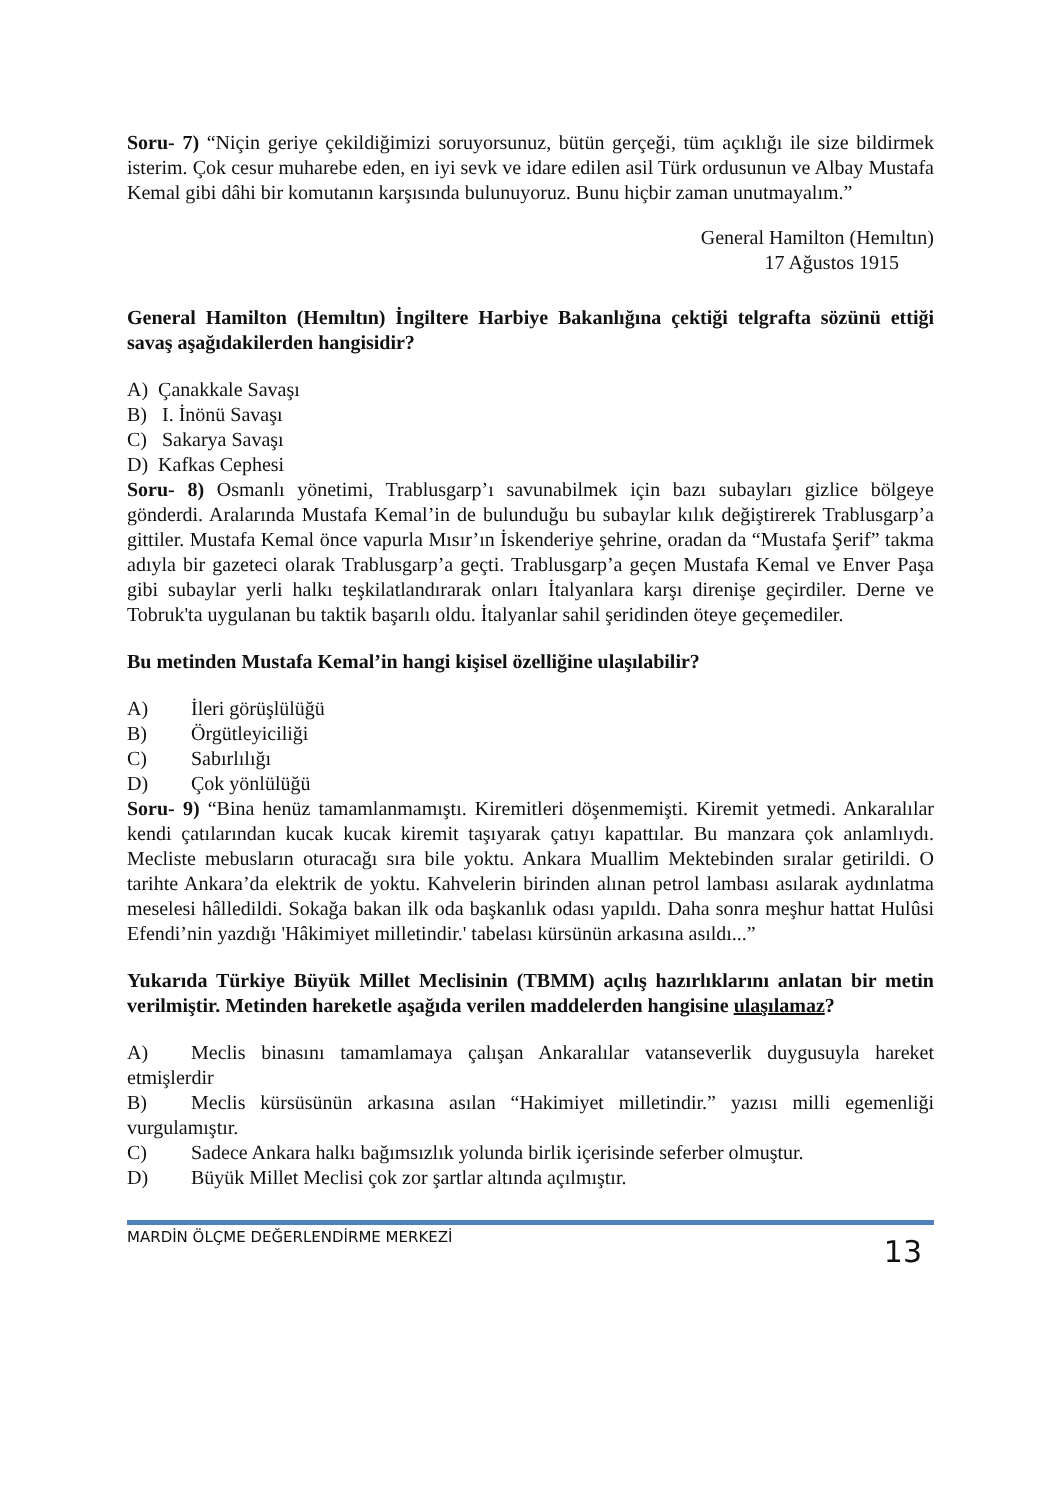Soru- 7) “Niçin geriye çekildiğimizi soruyorsunuz, bütün gerçeği, tüm açıklığı ile size bildirmek isterim. Çok cesur muharebe eden, en iyi sevk ve idare edilen asil Türk ordusunun ve Albay Mustafa Kemal gibi dâhi bir komutanın karşısında bulunuyoruz. Bunu hiçbir zaman unutmayalım.”
General Hamilton (Hemıltın)
17 Ağustos 1915
General Hamilton (Hemıltın) İngiltere Harbiye Bakanlığına çektiği telgrafta sözünü ettiği savaş aşağıdakilerden hangisidir?
A) Çanakkale Savaşı
B) I. İnönü Savaşı
C) Sakarya Savaşı
D) Kafkas Cephesi
Soru- 8) Osmanlı yönetimi, Trablusgarp’ı savunabilmek için bazı subayları gizlice bölgeye gönderdi. Aralarında Mustafa Kemal’in de bulunduğu bu subaylar kılık değiştirerek Trablusgarp’a gittiler. Mustafa Kemal önce vapurla Mısır’ın İskenderiye şehrine, oradan da “Mustafa Şerif” takma adıyla bir gazeteci olarak Trablusgarp’a geçti. Trablusgarp’a geçen Mustafa Kemal ve Enver Paşa gibi subaylar yerli halkı teşkilatlandırarak onları İtalyanlara karşı direnişe geçirdiler. Derne ve Tobruk'ta uygulanan bu taktik başarılı oldu. İtalyanlar sahil şeridinden öteye geçemediler.
Bu metinden Mustafa Kemal’in hangi kişisel özelliğine ulaşılabilir?
A) İleri görüşlülüğü
B) Örgütleyiciliği
C) Sabırlılığı
D) Çok yönlülüğü
Soru- 9) “Bina henüz tamamlanmamıştı. Kiremitleri döşenmemişti. Kiremit yetmedi. Ankaralılar kendi çatılarından kucak kucak kiremit taşıyarak çatıyı kapattılar. Bu manzara çok anlamlıydı. Mecliste mebusların oturacağı sıra bile yoktu. Ankara Muallim Mektebinden sıralar getirildi. O tarihte Ankara’da elektrik de yoktu. Kahvelerin birinden alınan petrol lambası asılarak aydınlatma meselesi hâlledildi. Sokağa bakan ilk oda başkanlık odası yapıldı. Daha sonra meşhur hattat Hulûsi Efendi’nin yazdığı 'Hâkimiyet milletindir.' tabelası kürsünün arkasına asıldı...”
Yukarıda Türkiye Büyük Millet Meclisinin (TBMM) açılış hazırlıklarını anlatan bir metin verilmiştir. Metinden hareketle aşağıda verilen maddelerden hangisine ulaşılamaz?
A) Meclis binasını tamamlamaya çalışan Ankaralılar vatanseverlik duygusuyla hareket etmişlerdir
B) Meclis kürsüsünün arkasına asılan “Hakimiyet milletindir.” yazısı milli egemenliği vurgulamıştır.
C) Sadece Ankara halkı bağımsızlık yolunda birlik içerisinde seferber olmuştur.
D) Büyük Millet Meclisi çok zor şartlar altında açılmıştır.
MARDİN ÖLÇME DEĞERLENDİRME MERKEZİ
13